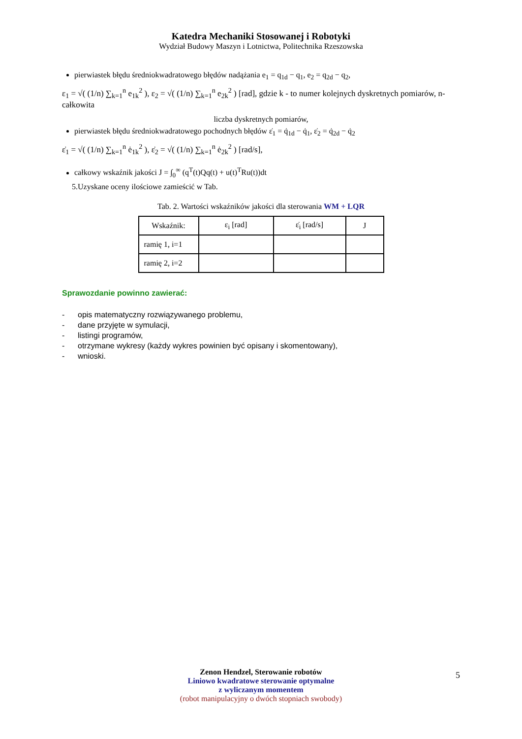Katedra Mechaniki Stosowanej i Robotyki
Wydział Budowy Maszyn i Lotnictwa, Politechnika Rzeszowska
pierwiastek błędu średniokwadratowego błędów nadążania e<sub>1</sub> = q<sub>1d</sub> − q<sub>1</sub>, e<sub>2</sub> = q<sub>2d</sub> − q<sub>2</sub>,
ε<sub>1</sub> = √( (1/n) ∑<sub>k=1</sub><sup>n</sup> e<sub>1k</sub><sup>2</sup> ), ε<sub>2</sub> = √( (1/n) ∑<sub>k=1</sub><sup>n</sup> e<sub>2k</sub><sup>2</sup> ) [rad], gdzie k - to numer kolejnych dyskretnych pomiarów, n- całkowita
liczba dyskretnych pomiarów,
pierwiastek błędu średniokwadratowego pochodnych błędów ε̇<sub>1</sub> = q̇<sub>1d</sub> − q̇<sub>1</sub>, ε̇<sub>2</sub> = q̇<sub>2d</sub> − q̇<sub>2</sub>
ε̇<sub>1</sub> = √( (1/n) ∑<sub>k=1</sub><sup>n</sup> ė<sub>1k</sub><sup>2</sup> ), ε̇<sub>2</sub> = √( (1/n) ∑<sub>k=1</sub><sup>n</sup> ė<sub>2k</sub><sup>2</sup> ) [rad/s],
całkowy wskaźnik jakości J = ∫<sub>0</sub><sup>∞</sup> (q<sup>T</sup>(t)Qq(t) + u(t)<sup>T</sup>Ru(t))dt
5.Uzyskane oceny ilościowe zamieścić w Tab.
Tab. 2. Wartości wskaźników jakości dla sterowania WM + LQR
| Wskaźnik: | ε<sub>i</sub> [rad] | ε̇<sub>i</sub> [rad/s] | J |
| --- | --- | --- | --- |
| ramię 1, i=1 | | | |
| ramię 2, i=2 | | | |
Sprawozdanie powinno zawierać:
- opis matematyczny rozwiązywanego problemu,
- dane przyjęte w symulacji,
- listingi programów,
- otrzymane wykresy (każdy wykres powinien być opisany i skomentowany),
- wnioski.
Zenon Hendzel, Sterowanie robotów
Liniowo kwadratowe sterowanie optymalne
z wyliczanym momentem
(robot manipulacyjny o dwóch stopniach swobody)
5